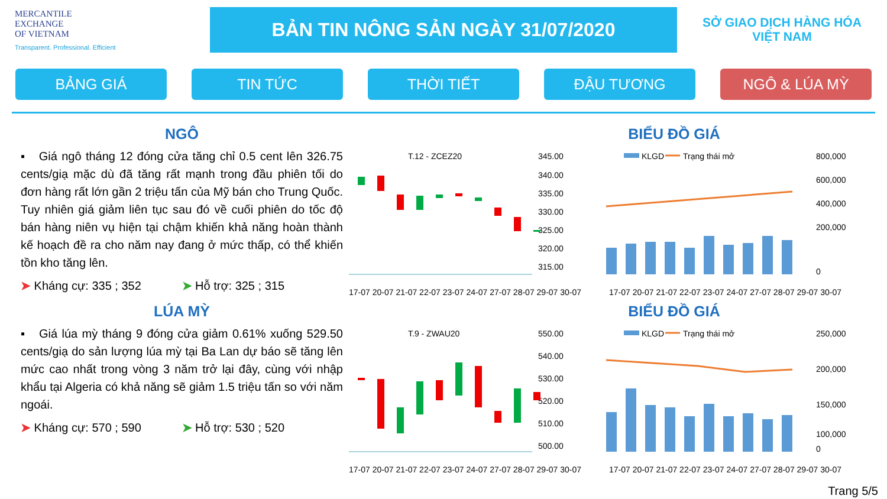MERCANTILE
EXCHANGE
OF VIETNAM
Transparent. Professional. Efficient
BẢN TIN NÔNG SẢN NGÀY 31/07/2020
SỞ GIAO DỊCH HÀNG HÓA
VIỆT NAM
BẢNG GIÁ TIN TỨC THỜI TIẾT ĐẬU TƯƠNG NGÔ & LÚA MỲ
NGÔ
▪ Giá ngô tháng 12 đóng cửa tăng chỉ 0.5 cent lên 326.75 cents/giạ mặc dù đã tăng rất mạnh trong đầu phiên tối do đơn hàng rất lớn gần 2 triệu tấn của Mỹ bán cho Trung Quốc. Tuy nhiên giá giảm liên tục sau đó về cuối phiên do tốc độ bán hàng niên vụ hiện tại chậm khiến khả năng hoàn thành kế hoạch đề ra cho năm nay đang ở mức thấp, có thể khiến tồn kho tăng lên.
➤ Kháng cự: 335 ; 352 ➤ Hỗ trợ: 325 ; 315
BIỂU ĐỒ GIÁ
T.12 - ZCEZ20
345.00
340.00
335.00
330.00
325.00
320.00
315.00
17-07 20-07 21-07 22-07 23-07 24-07 27-07 28-07 29-07 30-07
KLGD
Trạng thái mở
800,000
600,000
400,000
200,000
0
17-07 20-07 21-07 22-07 23-07 24-07 27-07 28-07 29-07 30-07
LÚA MỲ
▪ Giá lúa mỳ tháng 9 đóng cửa giảm 0.61% xuống 529.50 cents/giạ do sản lượng lúa mỳ tại Ba Lan dự báo sẽ tăng lên mức cao nhất trong vòng 3 năm trở lại đây, cùng với nhập khẩu tại Algeria có khả năng sẽ giảm 1.5 triệu tấn so với năm ngoái.
➤ Kháng cự: 570 ; 590 ➤ Hỗ trợ: 530 ; 520
BIỂU ĐỒ GIÁ
T.9 - ZWAU20
550.00
540.00
530.00
520.00
510.00
500.00
17-07 20-07 21-07 22-07 23-07 24-07 27-07 28-07 29-07 30-07
KLGD
Trạng thái mở
250,000
200,000
150,000
100,000
0
17-07 20-07 21-07 22-07 23-07 24-07 27-07 28-07 29-07 30-07
Trang 5/5